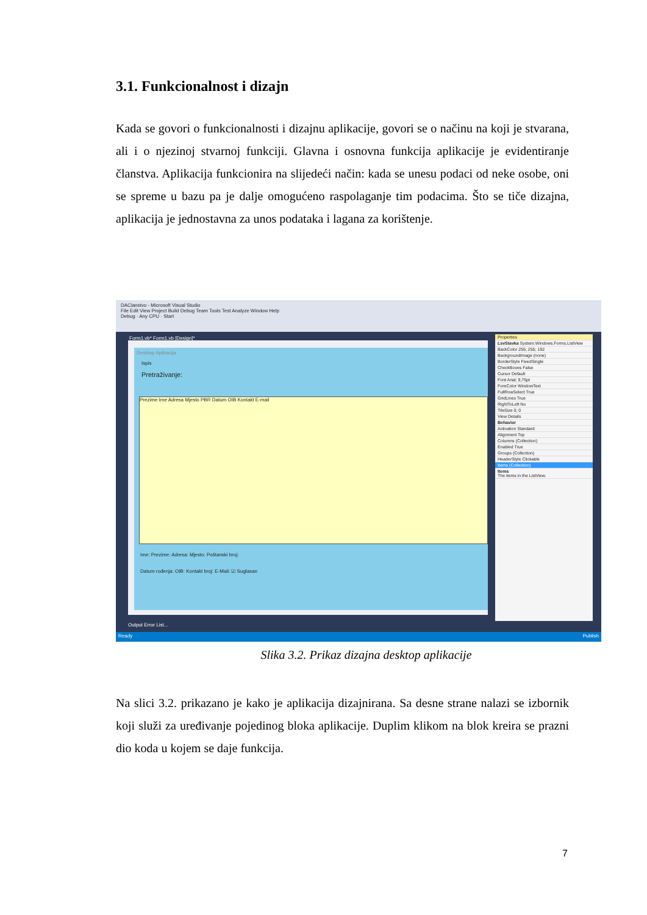3.1. Funkcionalnost i dizajn
Kada se govori o funkcionalnosti i dizajnu aplikacije, govori se o načinu na koji je stvarana, ali i o njezinoj stvarnoj funkciji. Glavna i osnovna funkcija aplikacije je evidentiranje članstva. Aplikacija funkcionira na slijedeći način: kada se unesu podaci od neke osobe, oni se spreme u bazu pa je dalje omogućeno raspolaganje tim podacima. Što se tiče dizajna, aplikacija je jednostavna za unos podataka i lagana za korištenje.
DAClanstvo - Microsoft Visual Studio
File Edit View Project Build Debug Team Tools Test Analyze Window Help
Debug · Any CPU · Start
Form1.vb* Form1.vb [Design]*
Desktop Aplikacija
Ispis
Pretraživanje:
Prezime Ime Adresa Mjesto PBR Datum OIB Kontakt E-mail
Ime: Prezime: Adresa: Mjesto: Poštanski broj:
Datum rođenja: OIB: Kontakt broj: E-Mail: ☑ Suglasan
Properties
LsvStavka System.Windows.Forms.ListView
BackColor 255; 255; 192
BackgroundImage (none)
BorderStyle FixedSingle
CheckBoxes False
Cursor Default
Font Arial; 9,75pt
ForeColor WindowText
FullRowSelect True
GridLines True
RightToLeft No
TileSize 0; 0
View Details
Behavior
Activation Standard
Alignment Top
Columns (Collection)
Enabled True
Groups (Collection)
HeaderStyle Clickable
Items (Collection)
Items
The items in the ListView.
Output Error List...
Ready Publish
Slika 3.2. Prikaz dizajna desktop aplikacije
Na slici 3.2. prikazano je kako je aplikacija dizajnirana. Sa desne strane nalazi se izbornik koji služi za uređivanje pojedinog bloka aplikacije. Duplim klikom na blok kreira se prazni dio koda u kojem se daje funkcija.
7